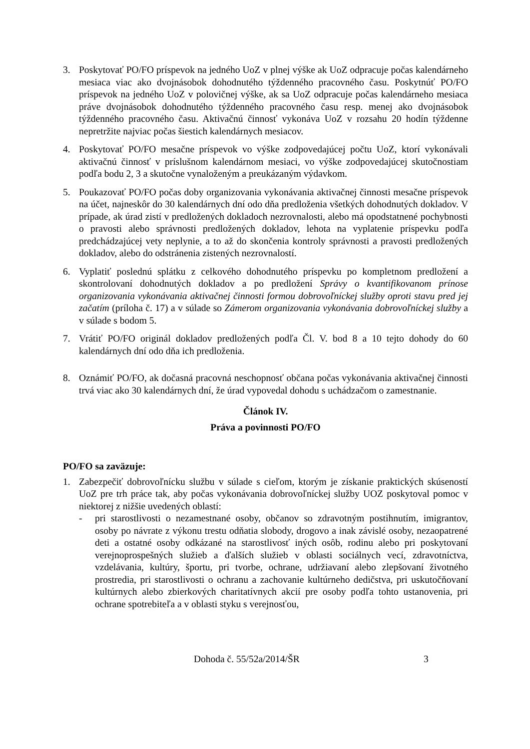3. Poskytovať PO/FO príspevok na jedného UoZ v plnej výške ak UoZ odpracuje počas kalendárneho mesiaca viac ako dvojnásobok dohodnutého týždenného pracovného času. Poskytnúť PO/FO príspevok na jedného UoZ v polovičnej výške, ak sa UoZ odpracuje počas kalendárneho mesiaca práve dvojnásobok dohodnutého týždenného pracovného času resp. menej ako dvojnásobok týždenného pracovného času. Aktivačnú činnosť vykonáva UoZ v rozsahu 20 hodín týždenne nepretržite najviac počas šiestich kalendárnych mesiacov.
4. Poskytovať PO/FO mesačne príspevok vo výške zodpovedajúcej počtu UoZ, ktorí vykonávali aktivačnú činnosť v príslušnom kalendárnom mesiaci, vo výške zodpovedajúcej skutočnostiam podľa bodu 2, 3 a skutočne vynaloženým a preukázaným výdavkom.
5. Poukazovať PO/FO počas doby organizovania vykonávania aktivačnej činnosti mesačne príspevok na účet, najneskôr do 30 kalendárnych dní odo dňa predloženia všetkých dohodnutých dokladov. V prípade, ak úrad zistí v predložených dokladoch nezrovnalosti, alebo má opodstatnené pochybnosti o pravosti alebo správnosti predložených dokladov, lehota na vyplatenie príspevku podľa predchádzajúcej vety neplynie, a to až do skončenia kontroly správnosti a pravosti predložených dokladov, alebo do odstránenia zistených nezrovnalostí.
6. Vyplatiť poslednú splátku z celkového dohodnutého príspevku po kompletnom predložení a skontrolovaní dohodnutých dokladov a po predložení Správy o kvantifikovanom prínose organizovania vykonávania aktivačnej činnosti formou dobrovoľníckej služby oproti stavu pred jej začatím (príloha č. 17) a v súlade so Zámerom organizovania vykonávania dobrovoľníckej služby a v súlade s bodom 5.
7. Vrátiť PO/FO originál dokladov predložených podľa Čl. V. bod 8 a 10 tejto dohody do 60 kalendárnych dní odo dňa ich predloženia.
8. Oznámiť PO/FO, ak dočasná pracovná neschopnosť občana počas vykonávania aktivačnej činnosti trvá viac ako 30 kalendárnych dní, že úrad vypovedal dohodu s uchádzačom o zamestnanie.
Článok IV.
Práva a povinnosti PO/FO
PO/FO sa zaväzuje:
1. Zabezpečiť dobrovoľnícku službu v súlade s cieľom, ktorým je získanie praktických skúseností UoZ pre trh práce tak, aby počas vykonávania dobrovoľníckej služby UOZ poskytoval pomoc v niektorej z nižšie uvedených oblastí:
- pri starostlivosti o nezamestnané osoby, občanov so zdravotným postihnutím, imigrantov, osoby po návrate z výkonu trestu odňatia slobody, drogovo a inak závislé osoby, nezaopatrené deti a ostatné osoby odkázané na starostlivosť iných osôb, rodinu alebo pri poskytovaní verejnoprospešných služieb a ďalších služieb v oblasti sociálnych vecí, zdravotníctva, vzdelávania, kultúry, športu, pri tvorbe, ochrane, udržiavaní alebo zlepšovaní životného prostredia, pri starostlivosti o ochranu a zachovanie kultúrneho dedičstva, pri uskutočňovaní kultúrnych alebo zbierkových charitatívnych akcií pre osoby podľa tohto ustanovenia, pri ochrane spotrebiteľa a v oblasti styku s verejnosťou,
Dohoda č. 55/52a/2014/ŠR 3